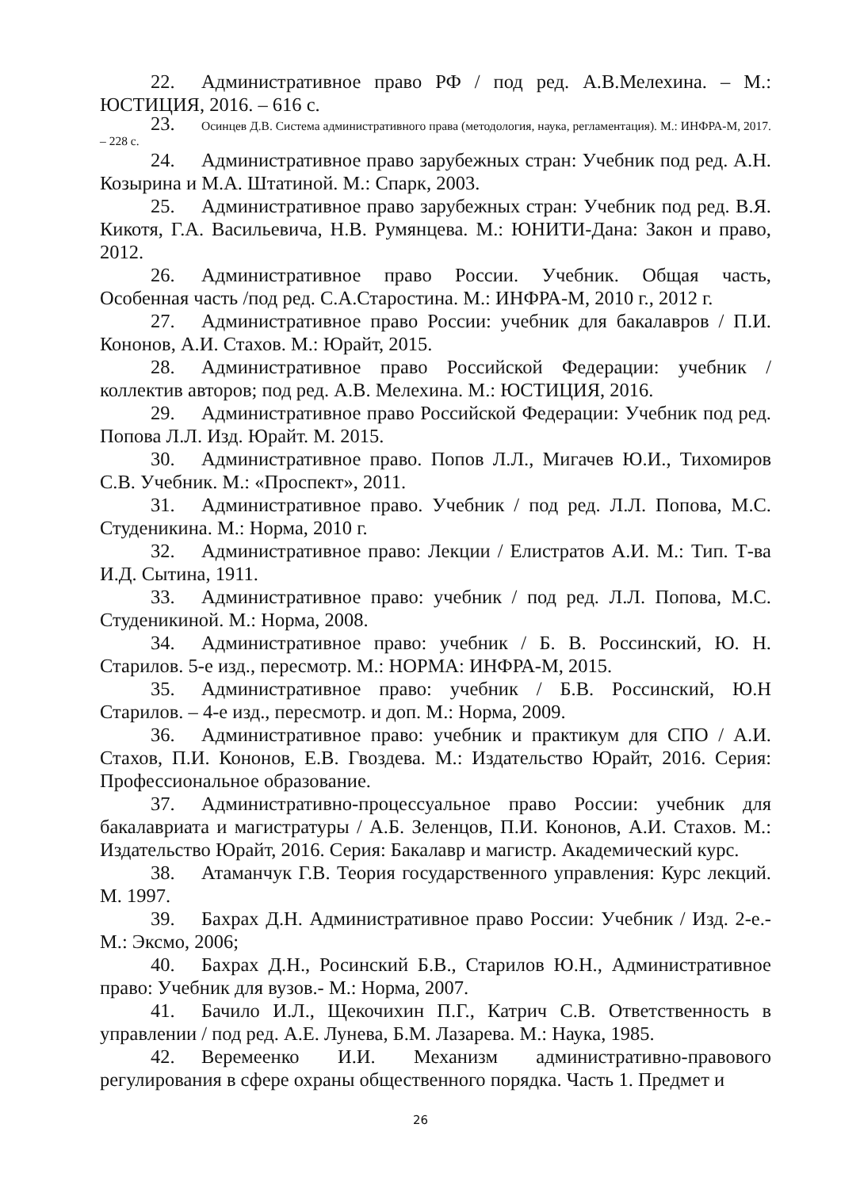22. Административное право РФ / под ред. А.В.Мелехина. – М.: ЮСТИЦИЯ, 2016. – 616 с.
23. Осинцев Д.В. Система административного права (методология, наука, регламентация). М.: ИНФРА-М, 2017. – 228 с.
24. Административное право зарубежных стран: Учебник под ред. А.Н. Козырина и М.А. Штатиной. М.: Спарк, 2003.
25. Административное право зарубежных стран: Учебник под ред. В.Я. Кикотя, Г.А. Васильевича, Н.В. Румянцева. М.: ЮНИТИ-Дана: Закон и право, 2012.
26. Административное право России. Учебник. Общая часть, Особенная часть /под ред. С.А.Старостина. М.: ИНФРА-М, 2010 г., 2012 г.
27. Административное право России: учебник для бакалавров / П.И. Кононов, А.И. Стахов. М.: Юрайт, 2015.
28. Административное право Российской Федерации: учебник / коллектив авторов; под ред. А.В. Мелехина. М.: ЮСТИЦИЯ, 2016.
29. Административное право Российской Федерации: Учебник под ред. Попова Л.Л. Изд. Юрайт. М. 2015.
30. Административное право. Попов Л.Л., Мигачев Ю.И., Тихомиров С.В. Учебник. М.: «Проспект», 2011.
31. Административное право. Учебник / под ред. Л.Л. Попова, М.С. Студеникина. М.: Норма, 2010 г.
32. Административное право: Лекции / Елистратов А.И. М.: Тип. Т-ва И.Д. Сытина, 1911.
33. Административное право: учебник / под ред. Л.Л. Попова, М.С. Студеникиной. М.: Норма, 2008.
34. Административное право: учебник / Б. В. Россинский, Ю. Н. Старилов. 5-е изд., пересмотр. М.: НОРМА: ИНФРА-М, 2015.
35. Административное право: учебник / Б.В. Россинский, Ю.Н Старилов. – 4-е изд., пересмотр. и доп. М.: Норма, 2009.
36. Административное право: учебник и практикум для СПО / А.И. Стахов, П.И. Кононов, Е.В. Гвоздева. М.: Издательство Юрайт, 2016. Серия: Профессиональное образование.
37. Административно-процессуальное право России: учебник для бакалавриата и магистратуры / А.Б. Зеленцов, П.И. Кононов, А.И. Стахов. М.: Издательство Юрайт, 2016. Серия: Бакалавр и магистр. Академический курс.
38. Атаманчук Г.В. Теория государственного управления: Курс лекций. М. 1997.
39. Бахрах Д.Н. Административное право России: Учебник / Изд. 2-е.- М.: Эксмо, 2006;
40. Бахрах Д.Н., Росинский Б.В., Старилов Ю.Н., Административное право: Учебник для вузов.- М.: Норма, 2007.
41. Бачило И.Л., Щекочихин П.Г., Катрич С.В. Ответственность в управлении / под ред. А.Е. Лунева, Б.М. Лазарева. М.: Наука, 1985.
42. Веремеенко И.И. Механизм административно-правового регулирования в сфере охраны общественного порядка. Часть 1. Предмет и
26